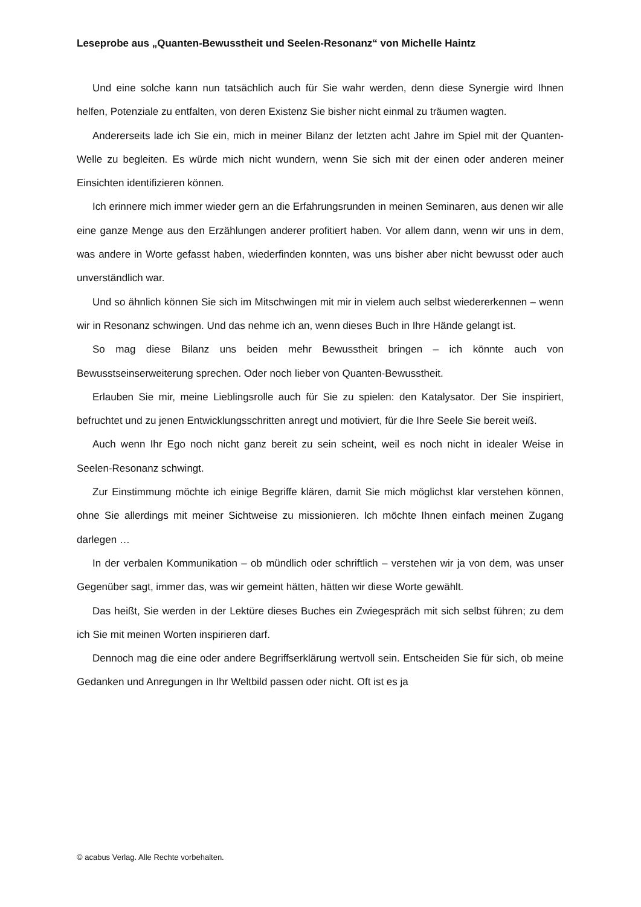Leseprobe aus „Quanten-Bewusstheit und Seelen-Resonanz“ von Michelle Haintz
Und eine solche kann nun tatsächlich auch für Sie wahr werden, denn diese Synergie wird Ihnen helfen, Potenziale zu entfalten, von deren Existenz Sie bisher nicht einmal zu träumen wagten.
Andererseits lade ich Sie ein, mich in meiner Bilanz der letzten acht Jahre im Spiel mit der Quanten-Welle zu begleiten. Es würde mich nicht wundern, wenn Sie sich mit der einen oder anderen meiner Einsichten identifizieren können.
Ich erinnere mich immer wieder gern an die Erfahrungsrunden in meinen Seminaren, aus denen wir alle eine ganze Menge aus den Erzählungen anderer profitiert haben. Vor allem dann, wenn wir uns in dem, was andere in Worte gefasst haben, wiederfinden konnten, was uns bisher aber nicht bewusst oder auch unverständlich war.
Und so ähnlich können Sie sich im Mitschwingen mit mir in vielem auch selbst wiedererkennen – wenn wir in Resonanz schwingen. Und das nehme ich an, wenn dieses Buch in Ihre Hände gelangt ist.
So mag diese Bilanz uns beiden mehr Bewusstheit bringen – ich könnte auch von Bewusstseinserweiterung sprechen. Oder noch lieber von Quanten-Bewusstheit.
Erlauben Sie mir, meine Lieblingsrolle auch für Sie zu spielen: den Katalysator. Der Sie inspiriert, befruchtet und zu jenen Entwicklungsschritten anregt und motiviert, für die Ihre Seele Sie bereit weiß.
Auch wenn Ihr Ego noch nicht ganz bereit zu sein scheint, weil es noch nicht in idealer Weise in Seelen-Resonanz schwingt.
Zur Einstimmung möchte ich einige Begriffe klären, damit Sie mich möglichst klar verstehen können, ohne Sie allerdings mit meiner Sichtweise zu missionieren. Ich möchte Ihnen einfach meinen Zugang darlegen …
In der verbalen Kommunikation – ob mündlich oder schriftlich – verstehen wir ja von dem, was unser Gegenüber sagt, immer das, was wir gemeint hätten, hätten wir diese Worte gewählt.
Das heißt, Sie werden in der Lektüre dieses Buches ein Zwiegespräch mit sich selbst führen; zu dem ich Sie mit meinen Worten inspirieren darf.
Dennoch mag die eine oder andere Begriffserklärung wertvoll sein. Entscheiden Sie für sich, ob meine Gedanken und Anregungen in Ihr Weltbild passen oder nicht. Oft ist es ja
© acabus Verlag. Alle Rechte vorbehalten.